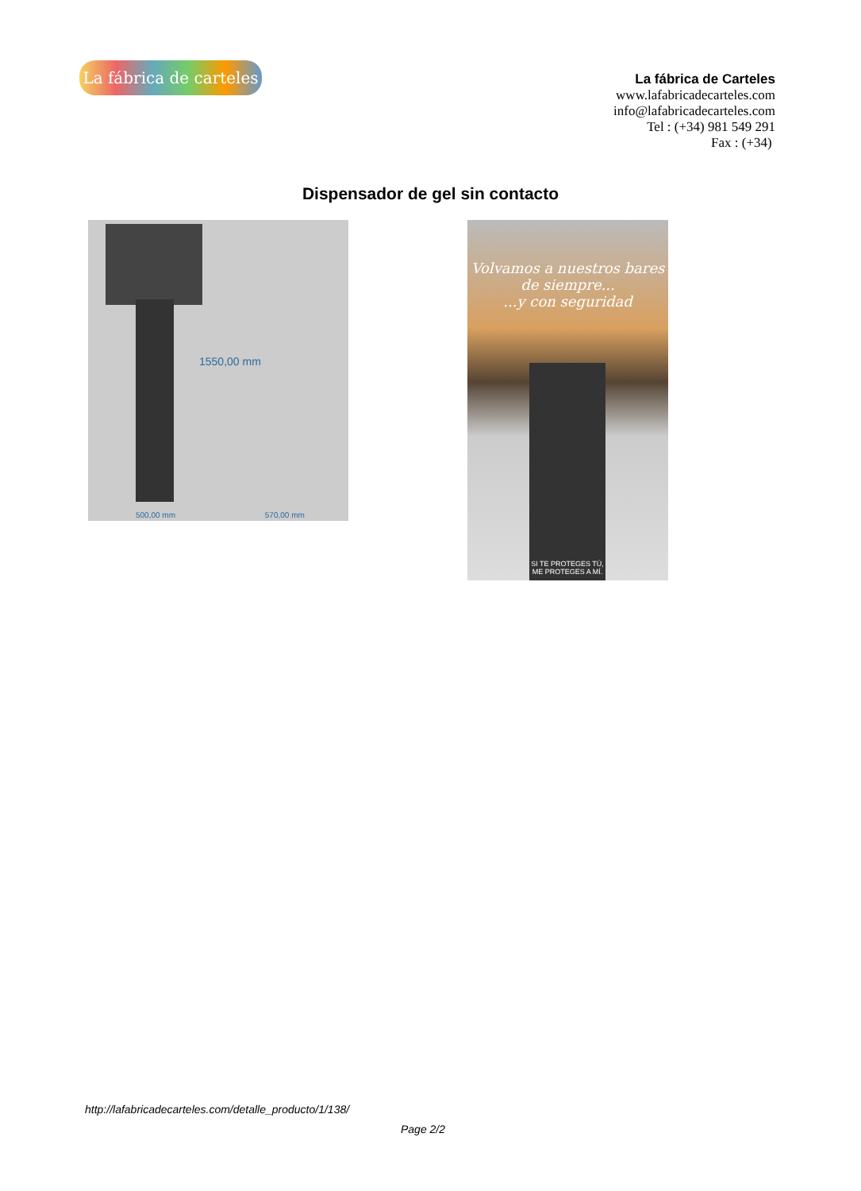La fábrica de carteles
La fábrica de Carteles
www.lafabricadecarteles.com
info@lafabricadecarteles.com
Tel : (+34) 981 549 291
Fax : (+34)
Dispensador de gel sin contacto
500,00 mm 570,00 mm
1550,00 mm
SI TE PROTEGES TÚ,
ME PROTEGES A MÍ.
Volvamos a nuestros bares de siempre...
...y con seguridad
http://lafabricadecarteles.com/detalle_producto/1/138/
Page 2/2